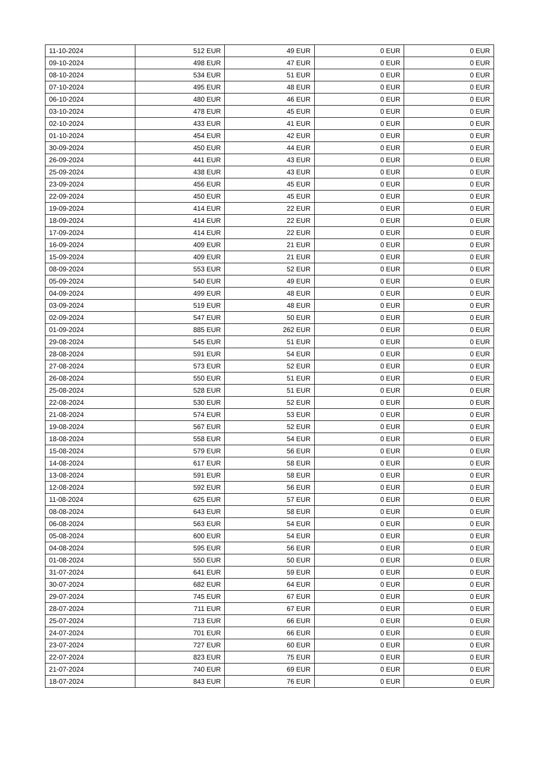| 11-10-2024 | 512 EUR | 49 EUR | 0 EUR | 0 EUR |
| 09-10-2024 | 498 EUR | 47 EUR | 0 EUR | 0 EUR |
| 08-10-2024 | 534 EUR | 51 EUR | 0 EUR | 0 EUR |
| 07-10-2024 | 495 EUR | 48 EUR | 0 EUR | 0 EUR |
| 06-10-2024 | 480 EUR | 46 EUR | 0 EUR | 0 EUR |
| 03-10-2024 | 478 EUR | 45 EUR | 0 EUR | 0 EUR |
| 02-10-2024 | 433 EUR | 41 EUR | 0 EUR | 0 EUR |
| 01-10-2024 | 454 EUR | 42 EUR | 0 EUR | 0 EUR |
| 30-09-2024 | 450 EUR | 44 EUR | 0 EUR | 0 EUR |
| 26-09-2024 | 441 EUR | 43 EUR | 0 EUR | 0 EUR |
| 25-09-2024 | 438 EUR | 43 EUR | 0 EUR | 0 EUR |
| 23-09-2024 | 456 EUR | 45 EUR | 0 EUR | 0 EUR |
| 22-09-2024 | 450 EUR | 45 EUR | 0 EUR | 0 EUR |
| 19-09-2024 | 414 EUR | 22 EUR | 0 EUR | 0 EUR |
| 18-09-2024 | 414 EUR | 22 EUR | 0 EUR | 0 EUR |
| 17-09-2024 | 414 EUR | 22 EUR | 0 EUR | 0 EUR |
| 16-09-2024 | 409 EUR | 21 EUR | 0 EUR | 0 EUR |
| 15-09-2024 | 409 EUR | 21 EUR | 0 EUR | 0 EUR |
| 08-09-2024 | 553 EUR | 52 EUR | 0 EUR | 0 EUR |
| 05-09-2024 | 540 EUR | 49 EUR | 0 EUR | 0 EUR |
| 04-09-2024 | 499 EUR | 48 EUR | 0 EUR | 0 EUR |
| 03-09-2024 | 519 EUR | 48 EUR | 0 EUR | 0 EUR |
| 02-09-2024 | 547 EUR | 50 EUR | 0 EUR | 0 EUR |
| 01-09-2024 | 885 EUR | 262 EUR | 0 EUR | 0 EUR |
| 29-08-2024 | 545 EUR | 51 EUR | 0 EUR | 0 EUR |
| 28-08-2024 | 591 EUR | 54 EUR | 0 EUR | 0 EUR |
| 27-08-2024 | 573 EUR | 52 EUR | 0 EUR | 0 EUR |
| 26-08-2024 | 550 EUR | 51 EUR | 0 EUR | 0 EUR |
| 25-08-2024 | 528 EUR | 51 EUR | 0 EUR | 0 EUR |
| 22-08-2024 | 530 EUR | 52 EUR | 0 EUR | 0 EUR |
| 21-08-2024 | 574 EUR | 53 EUR | 0 EUR | 0 EUR |
| 19-08-2024 | 567 EUR | 52 EUR | 0 EUR | 0 EUR |
| 18-08-2024 | 558 EUR | 54 EUR | 0 EUR | 0 EUR |
| 15-08-2024 | 579 EUR | 56 EUR | 0 EUR | 0 EUR |
| 14-08-2024 | 617 EUR | 58 EUR | 0 EUR | 0 EUR |
| 13-08-2024 | 591 EUR | 58 EUR | 0 EUR | 0 EUR |
| 12-08-2024 | 592 EUR | 56 EUR | 0 EUR | 0 EUR |
| 11-08-2024 | 625 EUR | 57 EUR | 0 EUR | 0 EUR |
| 08-08-2024 | 643 EUR | 58 EUR | 0 EUR | 0 EUR |
| 06-08-2024 | 563 EUR | 54 EUR | 0 EUR | 0 EUR |
| 05-08-2024 | 600 EUR | 54 EUR | 0 EUR | 0 EUR |
| 04-08-2024 | 595 EUR | 56 EUR | 0 EUR | 0 EUR |
| 01-08-2024 | 550 EUR | 50 EUR | 0 EUR | 0 EUR |
| 31-07-2024 | 641 EUR | 59 EUR | 0 EUR | 0 EUR |
| 30-07-2024 | 682 EUR | 64 EUR | 0 EUR | 0 EUR |
| 29-07-2024 | 745 EUR | 67 EUR | 0 EUR | 0 EUR |
| 28-07-2024 | 711 EUR | 67 EUR | 0 EUR | 0 EUR |
| 25-07-2024 | 713 EUR | 66 EUR | 0 EUR | 0 EUR |
| 24-07-2024 | 701 EUR | 66 EUR | 0 EUR | 0 EUR |
| 23-07-2024 | 727 EUR | 60 EUR | 0 EUR | 0 EUR |
| 22-07-2024 | 823 EUR | 75 EUR | 0 EUR | 0 EUR |
| 21-07-2024 | 740 EUR | 69 EUR | 0 EUR | 0 EUR |
| 18-07-2024 | 843 EUR | 76 EUR | 0 EUR | 0 EUR |